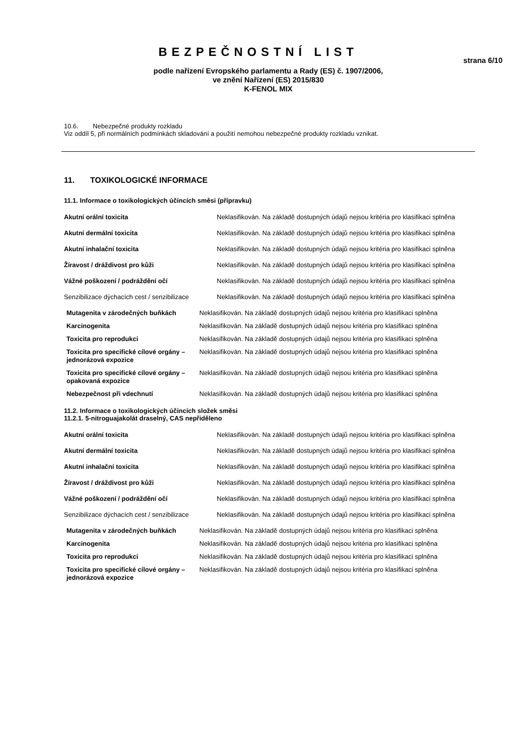BEZPEČNOSTNÍ LIST
strana 6/10
podle nařízení Evropského parlamentu a Rady (ES) č. 1907/2006,
ve znění Nařízení (ES) 2015/830
K-FENOL MIX
10.6. Nebezpečné produkty rozkladu
Viz oddíl 5, při normálních podmínkách skladování a použití nemohou nebezpečné produkty rozkladu vznikat.
11. TOXIKOLOGICKÉ INFORMACE
11.1. Informace o toxikologických účincích směsi (přípravku)
| Akutní orální toxicita | Neklasifikován. Na základě dostupných údajů nejsou kritéria pro klasifikaci splněna |
| Akutní dermální toxicita | Neklasifikován. Na základě dostupných údajů nejsou kritéria pro klasifikaci splněna |
| Akutní inhalační toxicita | Neklasifikován. Na základě dostupných údajů nejsou kritéria pro klasifikaci splněna |
| Žíravost / dráždivost pro kůži | Neklasifikován. Na základě dostupných údajů nejsou kritéria pro klasifikaci splněna |
| Vážné poškození / podráždění očí | Neklasifikován. Na základě dostupných údajů nejsou kritéria pro klasifikaci splněna |
| Senzibilizace dýchacích cest / senzibilizace | Neklasifikován. Na základě dostupných údajů nejsou kritéria pro klasifikaci splněna |
| Mutagenita v zárodečných buňkách | Neklasifikován. Na základě dostupných údajů nejsou kritéria pro klasifikaci splněna |
| Karcinogenita | Neklasifikován. Na základě dostupných údajů nejsou kritéria pro klasifikaci splněna |
| Toxicita pro reprodukci | Neklasifikován. Na základě dostupných údajů nejsou kritéria pro klasifikaci splněna |
| Toxicita pro specifické cílové orgány – jednorázová expozice | Neklasifikován. Na základě dostupných údajů nejsou kritéria pro klasifikaci splněna |
| Toxicita pro specifické cílové orgány – opakovaná expozice | Neklasifikován. Na základě dostupných údajů nejsou kritéria pro klasifikaci splněna |
| Nebezpečnost při vdechnutí | Neklasifikován. Na základě dostupných údajů nejsou kritéria pro klasifikaci splněna |
11.2. Informace o toxikologických účincích složek směsi
11.2.1. 5-nitroguajakolát draselný, CAS nepřiděleno
| Akutní orální toxicita | Neklasifikován. Na základě dostupných údajů nejsou kritéria pro klasifikaci splněna |
| Akutní dermální toxicita | Neklasifikován. Na základě dostupných údajů nejsou kritéria pro klasifikaci splněna |
| Akutní inhalační toxicita | Neklasifikován. Na základě dostupných údajů nejsou kritéria pro klasifikaci splněna |
| Žíravost / dráždivost pro kůži | Neklasifikován. Na základě dostupných údajů nejsou kritéria pro klasifikaci splněna |
| Vážné poškození / podráždění očí | Neklasifikován. Na základě dostupných údajů nejsou kritéria pro klasifikaci splněna |
| Senzibilizace dýchacích cest / senzibilizace | Neklasifikován. Na základě dostupných údajů nejsou kritéria pro klasifikaci splněna |
| Mutagenita v zárodečných buňkách | Neklasifikován. Na základě dostupných údajů nejsou kritéria pro klasifikaci splněna |
| Karcinogenita | Neklasifikován. Na základě dostupných údajů nejsou kritéria pro klasifikaci splněna |
| Toxicita pro reprodukci | Neklasifikován. Na základě dostupných údajů nejsou kritéria pro klasifikaci splněna |
| Toxicita pro specifické cílové orgány – jednorázová expozice | Neklasifikován. Na základě dostupných údajů nejsou kritéria pro klasifikaci splněna |